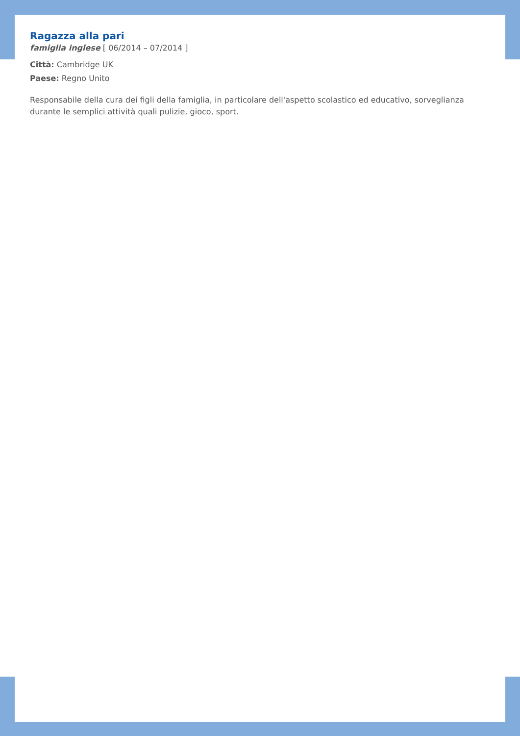Ragazza alla pari
famiglia inglese [ 06/2014 – 07/2014 ]
Città: Cambridge UK
Paese: Regno Unito
Responsabile della cura dei figli della famiglia, in particolare dell'aspetto scolastico ed educativo, sorveglianza durante le semplici attività quali pulizie, gioco, sport.